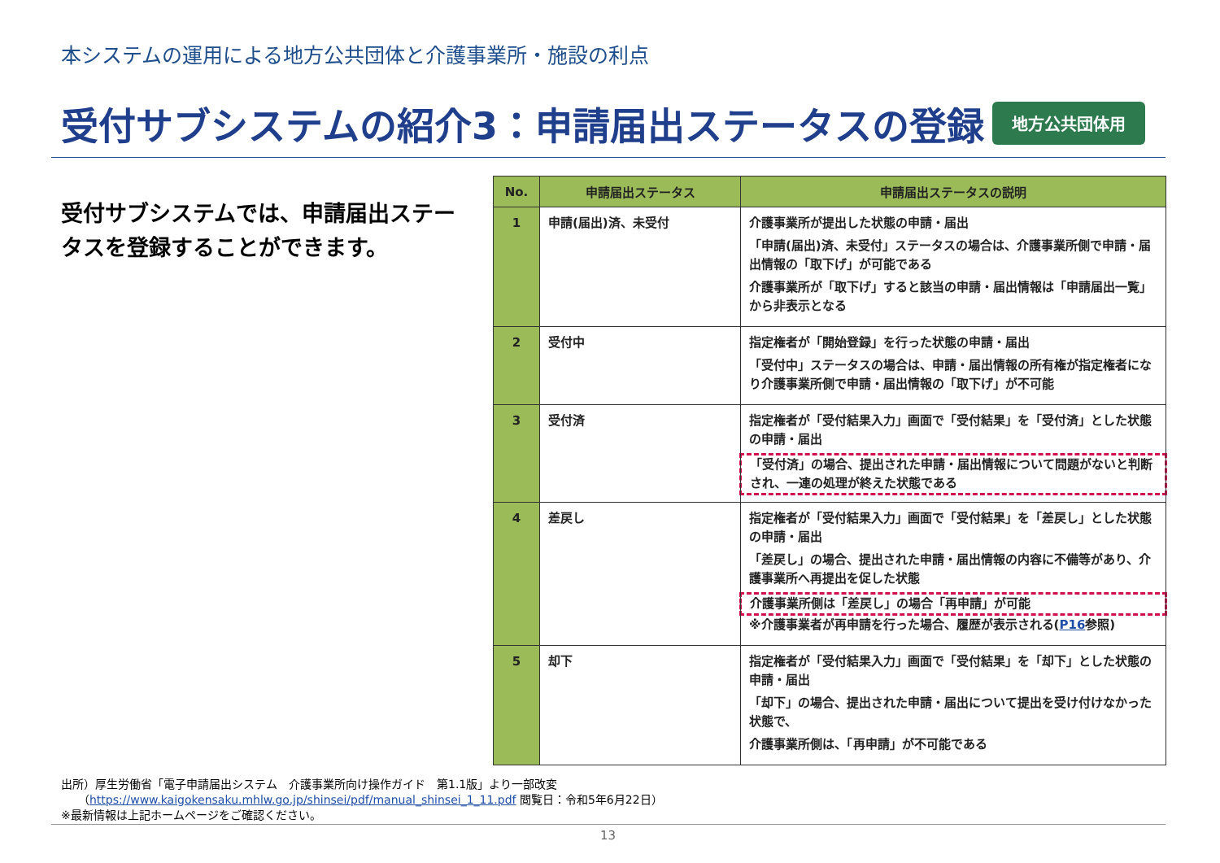本システムの運用による地方公共団体と介護事業所・施設の利点
受付サブシステムの紹介3：申請届出ステータスの登録 地方公共団体用
受付サブシステムでは、申請届出ステータスを登録することができます。
| No. | 申請届出ステータス | 申請届出ステータスの説明 |
| --- | --- | --- |
| 1 | 申請(届出)済、未受付 | 介護事業所が提出した状態の申請・届出 「申請(届出)済、未受付」ステータスの場合は、介護事業所側で申請・届出情報の「取下げ」が可能である 介護事業所が「取下げ」すると該当の申請・届出情報は「申請届出一覧」から非表示となる |
| 2 | 受付中 | 指定権者が「開始登録」を行った状態の申請・届出 「受付中」ステータスの場合は、申請・届出情報の所有権が指定権者になり介護事業所側で申請・届出情報の「取下げ」が不可能 |
| 3 | 受付済 | 指定権者が「受付結果入力」画面で「受付結果」を「受付済」とした状態の申請・届出 「受付済」の場合、提出された申請・届出情報について問題がないと判断され、一連の処理が終えた状態である |
| 4 | 差戻し | 指定権者が「受付結果入力」画面で「受付結果」を「差戻し」とした状態の申請・届出 「差戻し」の場合、提出された申請・届出情報の内容に不備等があり、介護事業所へ再提出を促した状態 介護事業所側は「差戻し」の場合「再申請」が可能 ※介護事業者が再申請を行った場合、履歴が表示される( P16 参照) |
| 5 | 却下 | 指定権者が「受付結果入力」画面で「受付結果」を「却下」とした状態の申請・届出 「却下」の場合、提出された申請・届出について提出を受け付けなかった状態で、 介護事業所側は、「再申請」が不可能である |
出所）厚生労働省「電子申請届出システム　介護事業所向け操作ガイド　第1.1版」より一部改変
　　（https://www.kaigokensaku.mhlw.go.jp/shinsei/pdf/manual_shinsei_1_11.pdf 閲覧日：令和5年6月22日）
※最新情報は上記ホームページをご確認ください。
13